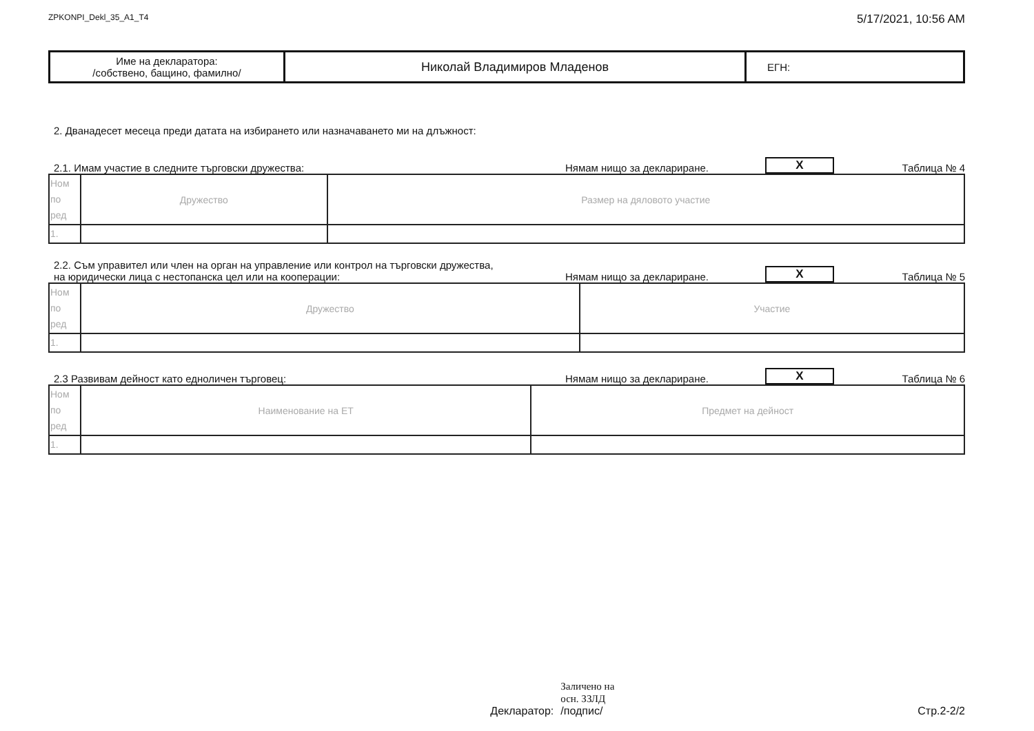ZPKONPI_Dekl_35_A1_T4 5/17/2021, 10:56 AM
| Име на декларатора: /собствено, бащино, фамилно/ | Николай Владимиров Младенов | ЕГН: |
2. Дванадесет месеца преди датата на избирането или назначаването ми на длъжност:
2.1. Имам участие в следните търговски дружества: Нямам нищо за деклариране. X Таблица № 4
| Ном по ред | Дружество | Размер на дяловото участие |
| 1. | | |
2.2. Съм управител или член на орган на управление или контрол на търговски дружества,
на юридически лица с нестопанска цел или на кооперации: Нямам нищо за деклариране. X Таблица № 5
| Ном по ред | Дружество | Участие |
| 1. | | |
2.3 Развивам дейност като едноличен търговец: Нямам нищо за деклариране. X Таблица № 6
| Ном по ред | Наименование на ЕТ | Предмет на дейност |
| 1. | | |
Декларатор: Заличено на
осн. ЗЗЛД
/подпис/
Стр.2-2/2